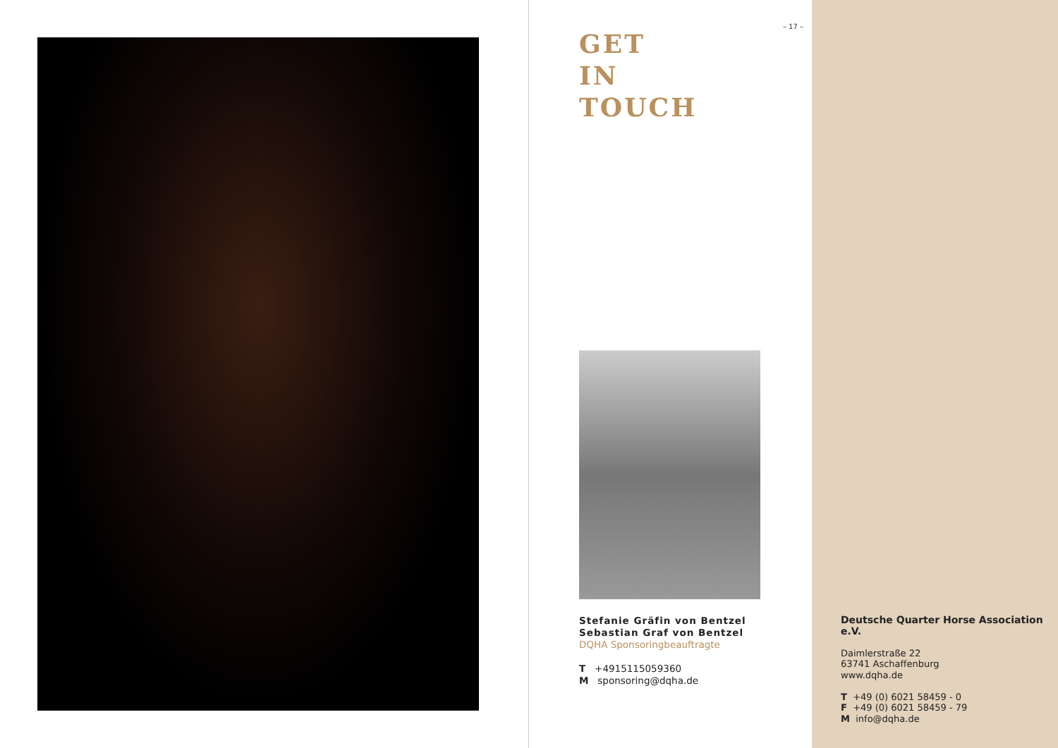– 17 –
GET
IN
TOUCH
Stefanie Gräfin von Bentzel
Sebastian Graf von Bentzel
DQHA Sponsoringbeauftragte
T +4915115059360
M sponsoring@dqha.de
Deutsche Quarter Horse Association e.V.
Daimlerstraße 22
63741 Aschaffenburg
www.dqha.de
T +49 (0) 6021 58459 - 0
F +49 (0) 6021 58459 - 79
M info@dqha.de